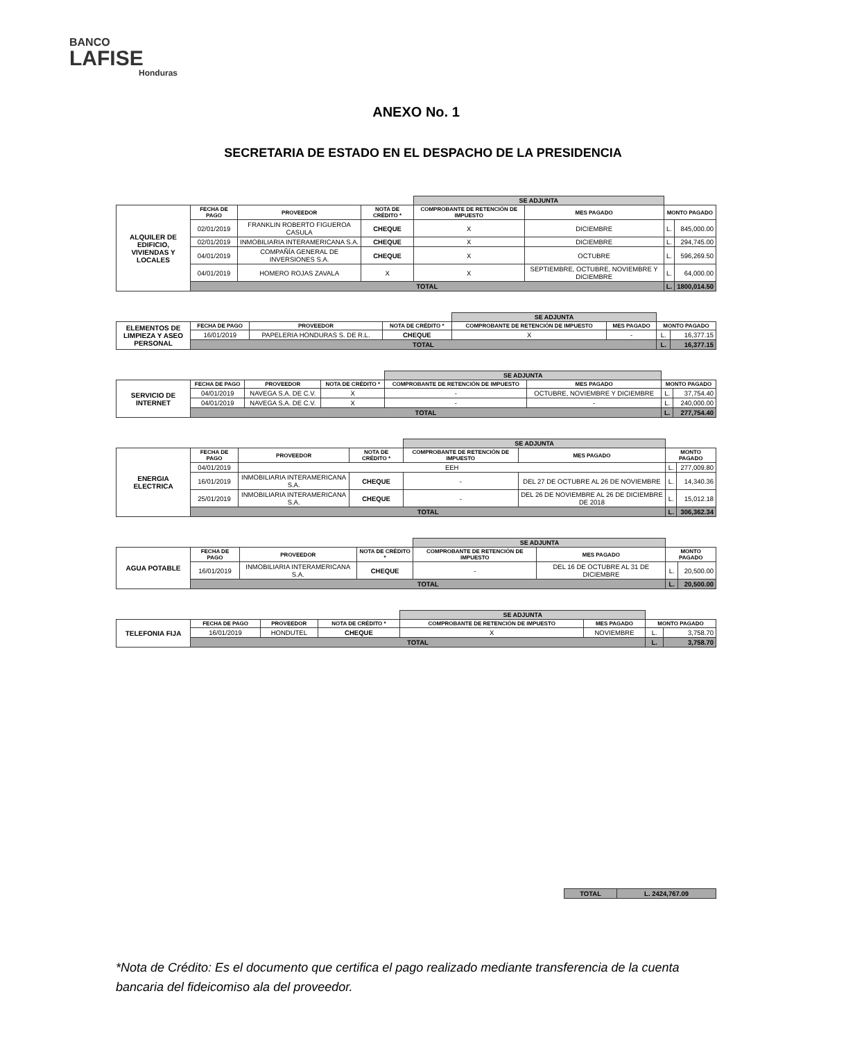BANCO
LAFISE
Honduras
ANEXO No. 1
SECRETARIA DE ESTADO EN EL DESPACHO DE LA PRESIDENCIA
| | | | | SE ADJUNTA | | | |
| ALQUILER DE EDIFICIO, VIVIENDAS Y LOCALES | FECHA DE PAGO | PROVEEDOR | NOTA DE CRÉDITO * | COMPROBANTE DE RETENCIÓN DE IMPUESTO | MES PAGADO | MONTO PAGADO | |
| | 02/01/2019 | FRANKLIN ROBERTO FIGUEROA CASULA | CHEQUE | X | DICIEMBRE | L. | 845,000.00 |
| | 02/01/2019 | INMOBILIARIA INTERAMERICANA S.A. | CHEQUE | X | DICIEMBRE | L. | 294,745.00 |
| | 04/01/2019 | COMPAÑÍA GENERAL DE INVERSIONES S.A. | CHEQUE | X | OCTUBRE | L. | 596,269.50 |
| | 04/01/2019 | HOMERO ROJAS ZAVALA | X | X | SEPTIEMBRE, OCTUBRE, NOVIEMBRE Y DICIEMBRE | L. | 64,000.00 |
| | TOTAL | | | | | L. | 1800,014.50 |
| | | | | SE ADJUNTA | | | |
| ELEMENTOS DE LIMPIEZA Y ASEO PERSONAL | FECHA DE PAGO | PROVEEDOR | NOTA DE CRÉDITO * | COMPROBANTE DE RETENCIÓN DE IMPUESTO | MES PAGADO | MONTO PAGADO | |
| | 16/01/2019 | PAPELERIA HONDURAS S. DE R.L. | CHEQUE | X | - | L. | 16,377.15 |
| | TOTAL | | | | | L. | 16,377.15 |
| | | | | SE ADJUNTA | | | |
| SERVICIO DE INTERNET | FECHA DE PAGO | PROVEEDOR | NOTA DE CRÉDITO * | COMPROBANTE DE RETENCIÓN DE IMPUESTO | MES PAGADO | MONTO PAGADO | |
| | 04/01/2019 | NAVEGA S.A. DE C.V. | X | - | OCTUBRE, NOVIEMBRE Y DICIEMBRE | L. | 37,754.40 |
| | 04/01/2019 | NAVEGA S.A. DE C.V. | X | - | - | L. | 240,000.00 |
| | TOTAL | | | | | L. | 277,754.40 |
| | | | | SE ADJUNTA | | | |
| ENERGIA ELECTRICA | FECHA DE PAGO | PROVEEDOR | NOTA DE CRÉDITO * | COMPROBANTE DE RETENCIÓN DE IMPUESTO | MES PAGADO | MONTO PAGADO | |
| | 04/01/2019 | EEH | | | | L. | 277,009.80 |
| | 16/01/2019 | INMOBILIARIA INTERAMERICANA S.A. | CHEQUE | - | DEL 27 DE OCTUBRE AL 26 DE NOVIEMBRE | L. | 14,340.36 |
| | 25/01/2019 | INMOBILIARIA INTERAMERICANA S.A. | CHEQUE | - | DEL 26 DE NOVIEMBRE AL 26 DE DICIEMBRE DE 2018 | L. | 15,012.18 |
| | TOTAL | | | | | L. | 306,362.34 |
| | | | | SE ADJUNTA | | | |
| AGUA POTABLE | FECHA DE PAGO | PROVEEDOR | NOTA DE CRÉDITO * | COMPROBANTE DE RETENCIÓN DE IMPUESTO | MES PAGADO | MONTO PAGADO | |
| | 16/01/2019 | INMOBILIARIA INTERAMERICANA S.A. | CHEQUE | - | DEL 16 DE OCTUBRE AL 31 DE DICIEMBRE | L. | 20,500.00 |
| | TOTAL | | | | | L. | 20,500.00 |
| | | | | SE ADJUNTA | | | |
| TELEFONIA FIJA | FECHA DE PAGO | PROVEEDOR | NOTA DE CRÉDITO * | COMPROBANTE DE RETENCIÓN DE IMPUESTO | MES PAGADO | MONTO PAGADO | |
| | 16/01/2019 | HONDUTEL | CHEQUE | X | NOVIEMBRE | L. | 3,758.70 |
| | TOTAL | | | | | L. | 3,758.70 |
| TOTAL | L. 2424,767.09 |
*Nota de Crédito: Es el documento que certifica el pago realizado mediante transferencia de la cuenta bancaria del fideicomiso ala del proveedor.